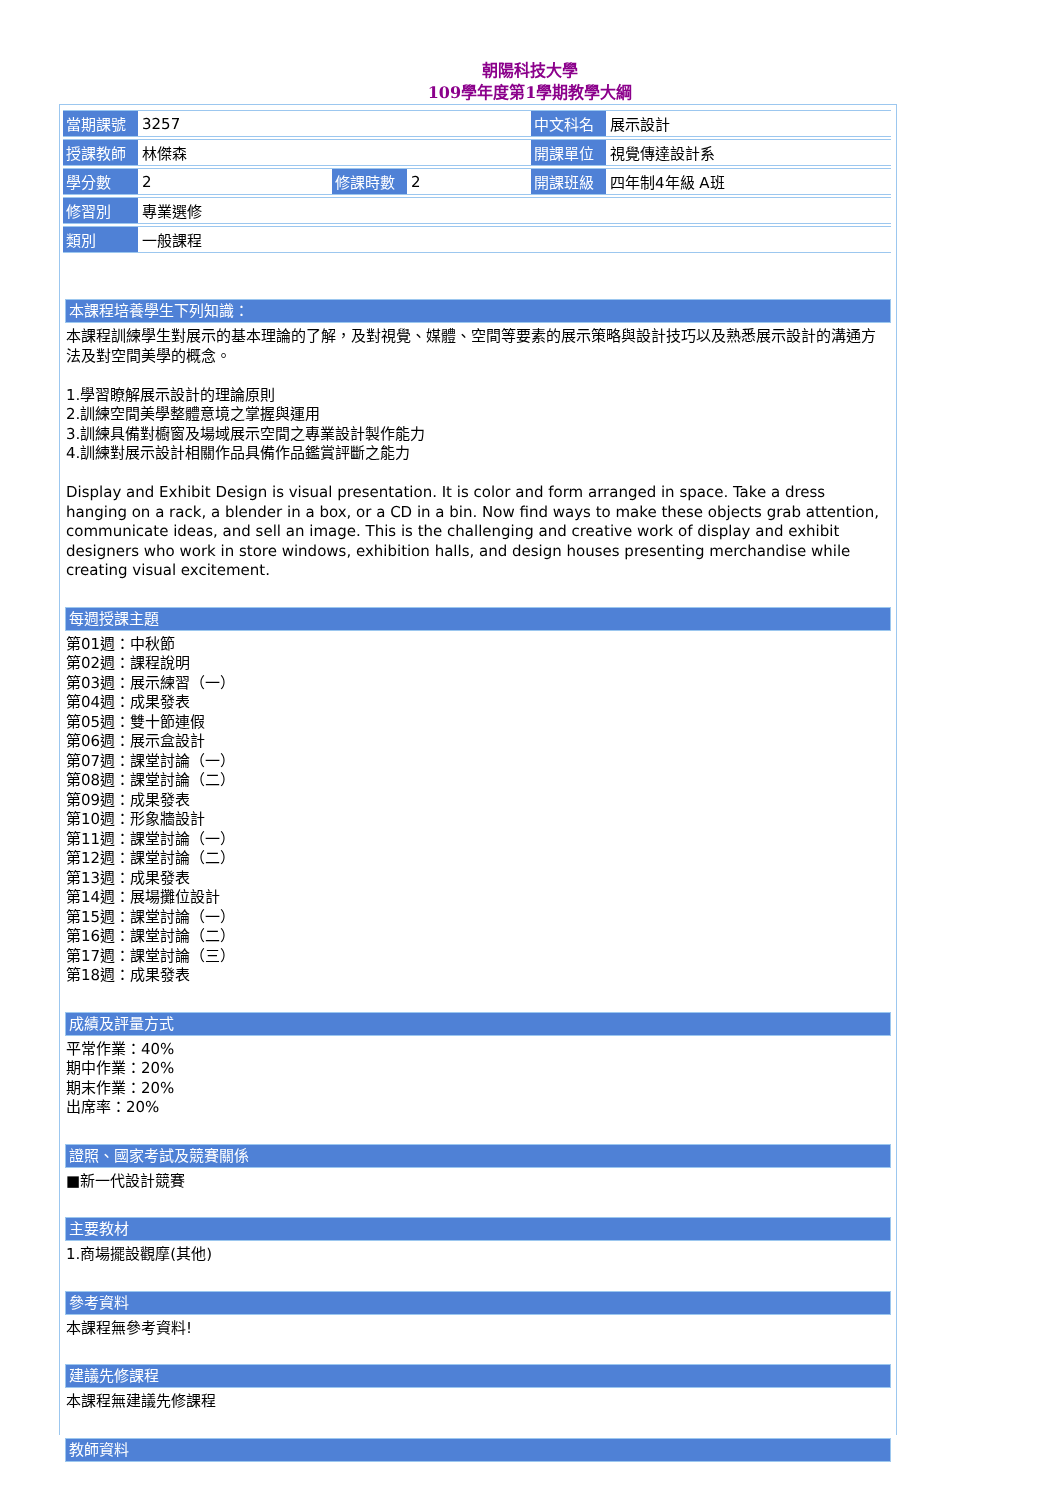朝陽科技大學
109學年度第1學期教學大綱
| 當期課號 | 3257 | | | 中文科名 | 展示設計 |
| 授課教師 | 林傑森 | | | 開課單位 | 視覺傳達設計系 |
| 學分數 | 2 | 修課時數 | 2 | 開課班級 | 四年制4年級 A班 |
| 修習別 | 專業選修 | | | | |
| 類別 | 一般課程 | | | | |
本課程培養學生下列知識：
本課程訓練學生對展示的基本理論的了解，及對視覺、媒體、空間等要素的展示策略與設計技巧以及熟悉展示設計的溝通方法及對空間美學的概念。
1.學習瞭解展示設計的理論原則
2.訓練空間美學整體意境之掌握與運用
3.訓練具備對櫥窗及場域展示空間之專業設計製作能力
4.訓練對展示設計相關作品具備作品鑑賞評斷之能力
Display and Exhibit Design is visual presentation. It is color and form arranged in space. Take a dress hanging on a rack, a blender in a box, or a CD in a bin. Now find ways to make these objects grab attention, communicate ideas, and sell an image. This is the challenging and creative work of display and exhibit designers who work in store windows, exhibition halls, and design houses presenting merchandise while creating visual excitement.
每週授課主題
第01週：中秋節
第02週：課程說明
第03週：展示練習（一）
第04週：成果發表
第05週：雙十節連假
第06週：展示盒設計
第07週：課堂討論（一）
第08週：課堂討論（二）
第09週：成果發表
第10週：形象牆設計
第11週：課堂討論（一）
第12週：課堂討論（二）
第13週：成果發表
第14週：展場攤位設計
第15週：課堂討論（一）
第16週：課堂討論（二）
第17週：課堂討論（三）
第18週：成果發表
成績及評量方式
平常作業：40%
期中作業：20%
期末作業：20%
出席率：20%
證照、國家考試及競賽關係
■新一代設計競賽
主要教材
1.商場擺設觀摩(其他)
參考資料
本課程無參考資料!
建議先修課程
本課程無建議先修課程
教師資料